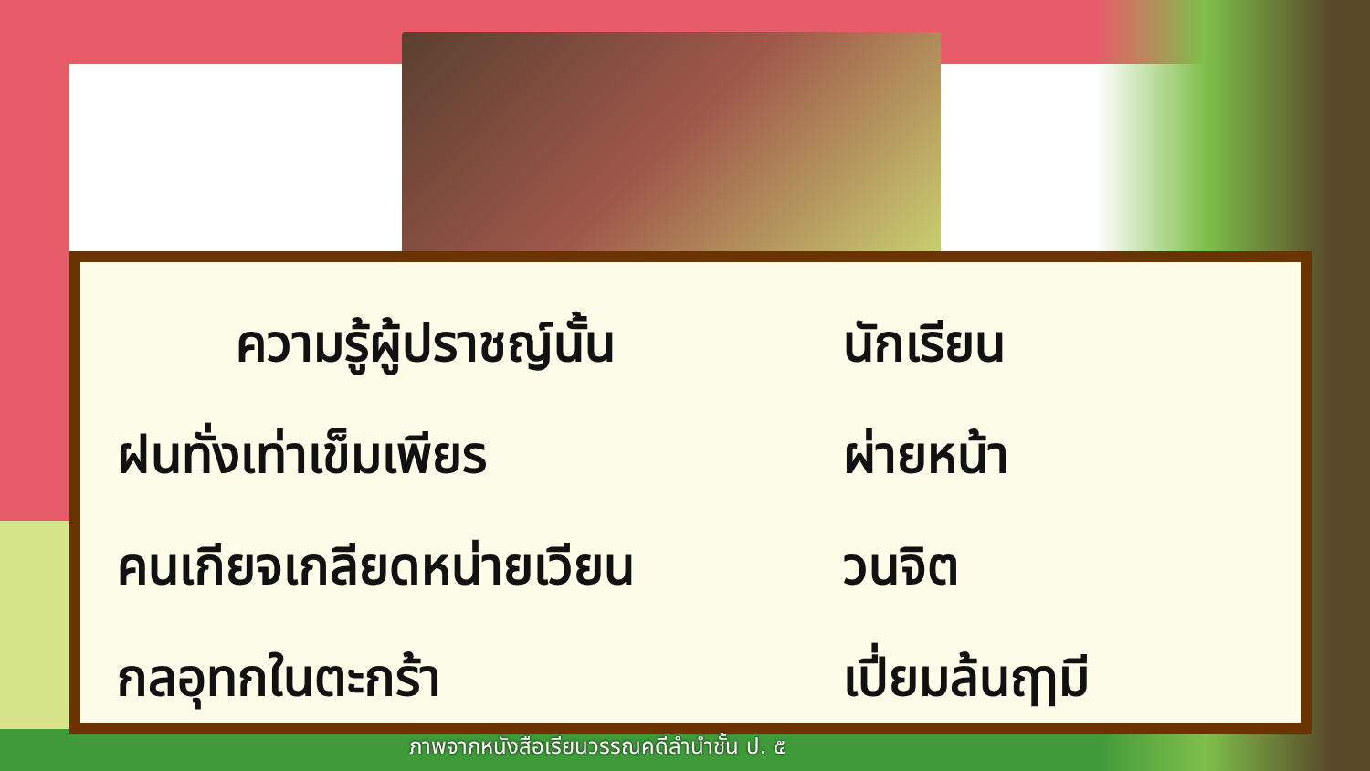ความรู้ผู้ปราชญ์นั้น นักเรียน
ฝนทั่งเท่าเข็มเพียร ผ่ายหน้า
คนเกียจเกลียดหน่ายเวียน วนจิต
กลอุทกในตะกร้า เปี่ยมล้นฤๅมี
ภาพจากหนังสือเรียนวรรณคดีลำนำชั้น ป. ๕